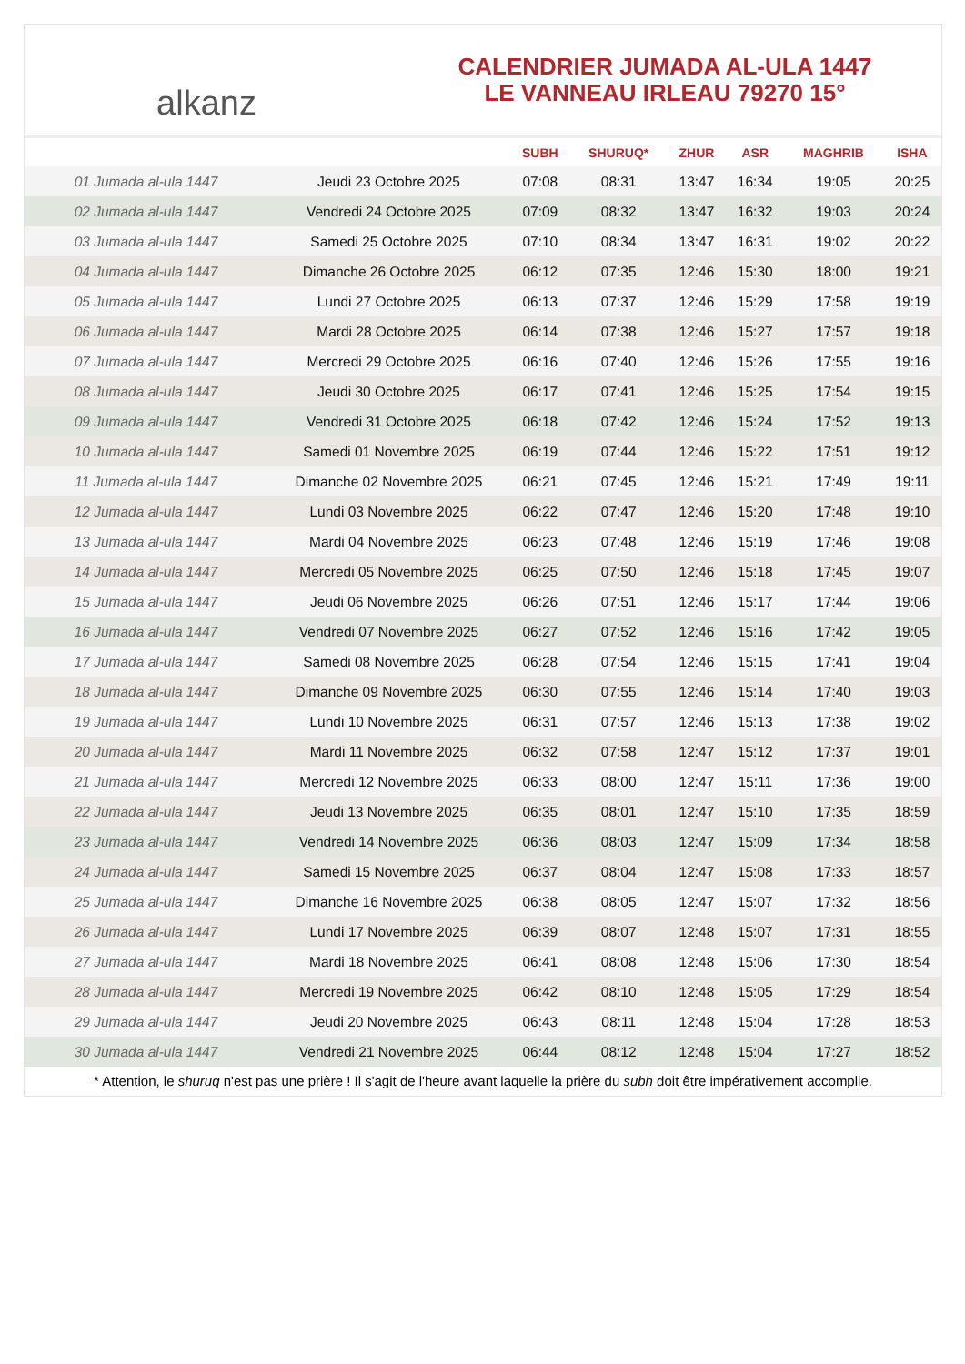alkanz
CALENDRIER JUMADA AL-ULA 1447
LE VANNEAU IRLEAU 79270 15°
| | | SUBH | SHURUQ* | ZHUR | ASR | MAGHRIB | ISHA |
| --- | --- | --- | --- | --- | --- | --- | --- |
| 01 Jumada al-ula 1447 | Jeudi 23 Octobre 2025 | 07:08 | 08:31 | 13:47 | 16:34 | 19:05 | 20:25 |
| 02 Jumada al-ula 1447 | Vendredi 24 Octobre 2025 | 07:09 | 08:32 | 13:47 | 16:32 | 19:03 | 20:24 |
| 03 Jumada al-ula 1447 | Samedi 25 Octobre 2025 | 07:10 | 08:34 | 13:47 | 16:31 | 19:02 | 20:22 |
| 04 Jumada al-ula 1447 | Dimanche 26 Octobre 2025 | 06:12 | 07:35 | 12:46 | 15:30 | 18:00 | 19:21 |
| 05 Jumada al-ula 1447 | Lundi 27 Octobre 2025 | 06:13 | 07:37 | 12:46 | 15:29 | 17:58 | 19:19 |
| 06 Jumada al-ula 1447 | Mardi 28 Octobre 2025 | 06:14 | 07:38 | 12:46 | 15:27 | 17:57 | 19:18 |
| 07 Jumada al-ula 1447 | Mercredi 29 Octobre 2025 | 06:16 | 07:40 | 12:46 | 15:26 | 17:55 | 19:16 |
| 08 Jumada al-ula 1447 | Jeudi 30 Octobre 2025 | 06:17 | 07:41 | 12:46 | 15:25 | 17:54 | 19:15 |
| 09 Jumada al-ula 1447 | Vendredi 31 Octobre 2025 | 06:18 | 07:42 | 12:46 | 15:24 | 17:52 | 19:13 |
| 10 Jumada al-ula 1447 | Samedi 01 Novembre 2025 | 06:19 | 07:44 | 12:46 | 15:22 | 17:51 | 19:12 |
| 11 Jumada al-ula 1447 | Dimanche 02 Novembre 2025 | 06:21 | 07:45 | 12:46 | 15:21 | 17:49 | 19:11 |
| 12 Jumada al-ula 1447 | Lundi 03 Novembre 2025 | 06:22 | 07:47 | 12:46 | 15:20 | 17:48 | 19:10 |
| 13 Jumada al-ula 1447 | Mardi 04 Novembre 2025 | 06:23 | 07:48 | 12:46 | 15:19 | 17:46 | 19:08 |
| 14 Jumada al-ula 1447 | Mercredi 05 Novembre 2025 | 06:25 | 07:50 | 12:46 | 15:18 | 17:45 | 19:07 |
| 15 Jumada al-ula 1447 | Jeudi 06 Novembre 2025 | 06:26 | 07:51 | 12:46 | 15:17 | 17:44 | 19:06 |
| 16 Jumada al-ula 1447 | Vendredi 07 Novembre 2025 | 06:27 | 07:52 | 12:46 | 15:16 | 17:42 | 19:05 |
| 17 Jumada al-ula 1447 | Samedi 08 Novembre 2025 | 06:28 | 07:54 | 12:46 | 15:15 | 17:41 | 19:04 |
| 18 Jumada al-ula 1447 | Dimanche 09 Novembre 2025 | 06:30 | 07:55 | 12:46 | 15:14 | 17:40 | 19:03 |
| 19 Jumada al-ula 1447 | Lundi 10 Novembre 2025 | 06:31 | 07:57 | 12:46 | 15:13 | 17:38 | 19:02 |
| 20 Jumada al-ula 1447 | Mardi 11 Novembre 2025 | 06:32 | 07:58 | 12:47 | 15:12 | 17:37 | 19:01 |
| 21 Jumada al-ula 1447 | Mercredi 12 Novembre 2025 | 06:33 | 08:00 | 12:47 | 15:11 | 17:36 | 19:00 |
| 22 Jumada al-ula 1447 | Jeudi 13 Novembre 2025 | 06:35 | 08:01 | 12:47 | 15:10 | 17:35 | 18:59 |
| 23 Jumada al-ula 1447 | Vendredi 14 Novembre 2025 | 06:36 | 08:03 | 12:47 | 15:09 | 17:34 | 18:58 |
| 24 Jumada al-ula 1447 | Samedi 15 Novembre 2025 | 06:37 | 08:04 | 12:47 | 15:08 | 17:33 | 18:57 |
| 25 Jumada al-ula 1447 | Dimanche 16 Novembre 2025 | 06:38 | 08:05 | 12:47 | 15:07 | 17:32 | 18:56 |
| 26 Jumada al-ula 1447 | Lundi 17 Novembre 2025 | 06:39 | 08:07 | 12:48 | 15:07 | 17:31 | 18:55 |
| 27 Jumada al-ula 1447 | Mardi 18 Novembre 2025 | 06:41 | 08:08 | 12:48 | 15:06 | 17:30 | 18:54 |
| 28 Jumada al-ula 1447 | Mercredi 19 Novembre 2025 | 06:42 | 08:10 | 12:48 | 15:05 | 17:29 | 18:54 |
| 29 Jumada al-ula 1447 | Jeudi 20 Novembre 2025 | 06:43 | 08:11 | 12:48 | 15:04 | 17:28 | 18:53 |
| 30 Jumada al-ula 1447 | Vendredi 21 Novembre 2025 | 06:44 | 08:12 | 12:48 | 15:04 | 17:27 | 18:52 |
* Attention, le shuruq n'est pas une prière ! Il s'agit de l'heure avant laquelle la prière du subh doit être impérativement accomplie.